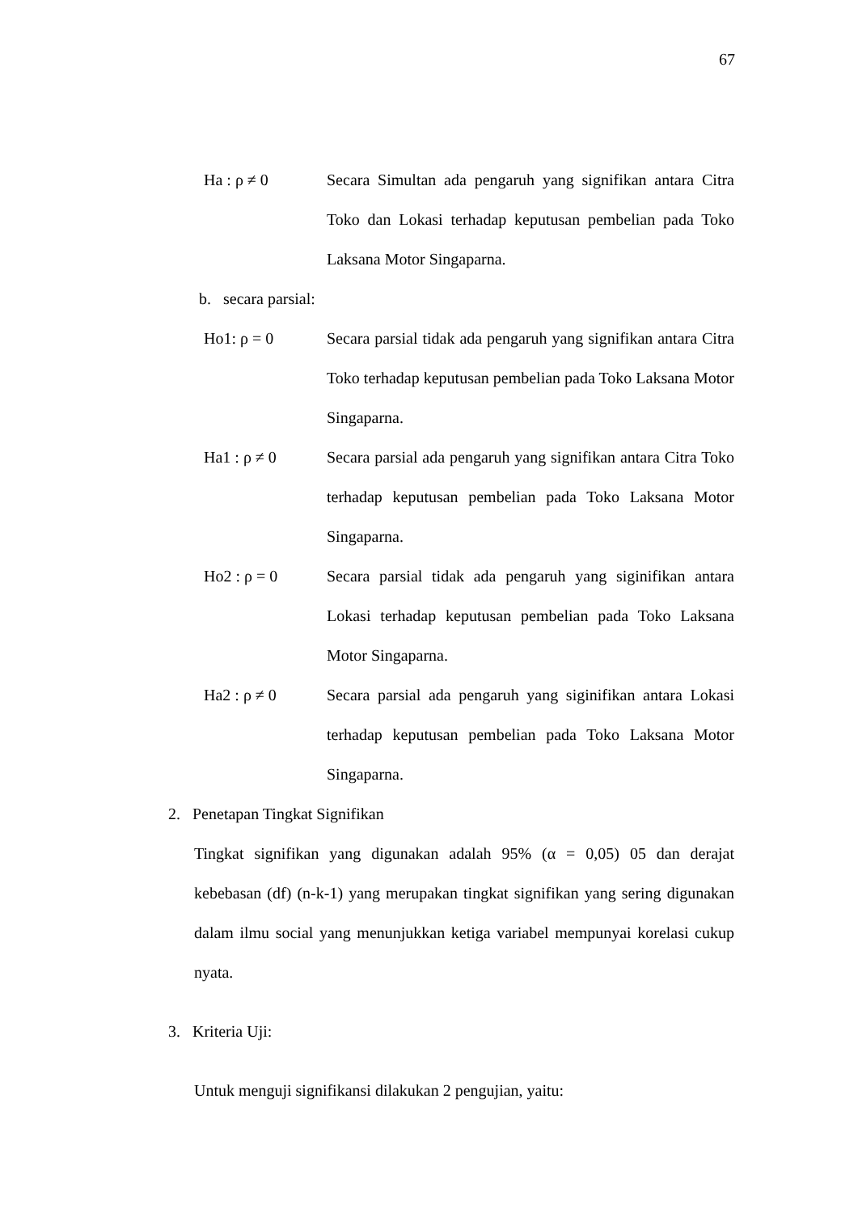67
Ha : ρ ≠ 0 Secara Simultan ada pengaruh yang signifikan antara Citra Toko dan Lokasi terhadap keputusan pembelian pada Toko Laksana Motor Singaparna.
b. secara parsial:
Ho1: ρ = 0 Secara parsial tidak ada pengaruh yang signifikan antara Citra Toko terhadap keputusan pembelian pada Toko Laksana Motor Singaparna.
Ha1 : ρ ≠ 0 Secara parsial ada pengaruh yang signifikan antara Citra Toko terhadap keputusan pembelian pada Toko Laksana Motor Singaparna.
Ho2 : ρ = 0 Secara parsial tidak ada pengaruh yang siginifikan antara Lokasi terhadap keputusan pembelian pada Toko Laksana Motor Singaparna.
Ha2 : ρ ≠ 0 Secara parsial ada pengaruh yang siginifikan antara Lokasi terhadap keputusan pembelian pada Toko Laksana Motor Singaparna.
2. Penetapan Tingkat Signifikan
Tingkat signifikan yang digunakan adalah 95% (α = 0,05) 05 dan derajat kebebasan (df) (n-k-1) yang merupakan tingkat signifikan yang sering digunakan dalam ilmu social yang menunjukkan ketiga variabel mempunyai korelasi cukup nyata.
3. Kriteria Uji:
Untuk menguji signifikansi dilakukan 2 pengujian, yaitu: